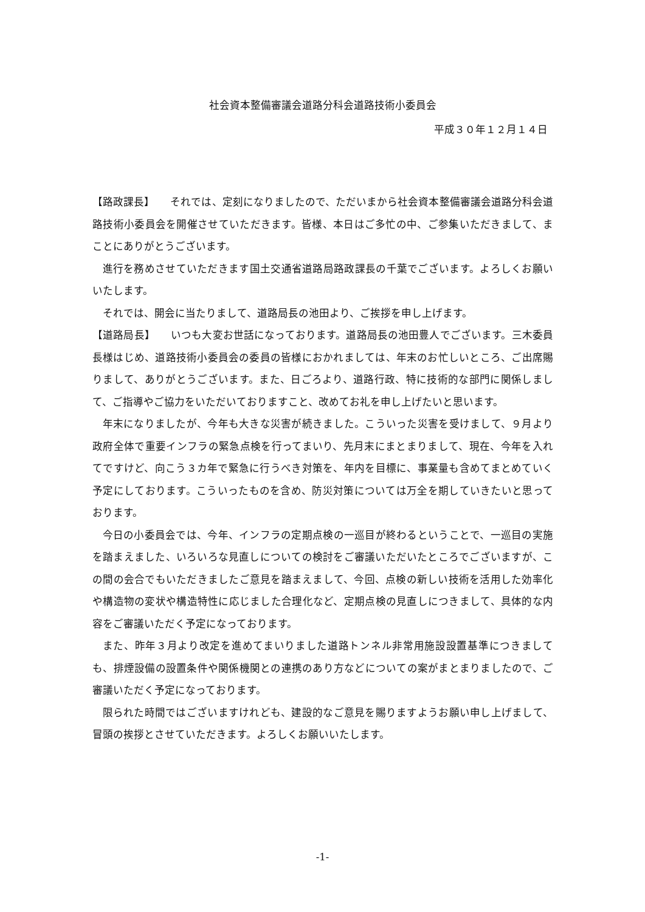社会資本整備審議会道路分科会道路技術小委員会
平成３０年１２月１４日
【路政課長】　　それでは、定刻になりましたので、ただいまから社会資本整備審議会道路分科会道路技術小委員会を開催させていただきます。皆様、本日はご多忙の中、ご参集いただきまして、まことにありがとうございます。
進行を務めさせていただきます国土交通省道路局路政課長の千葉でございます。よろしくお願いいたします。
それでは、開会に当たりまして、道路局長の池田より、ご挨拶を申し上げます。
【道路局長】　　いつも大変お世話になっております。道路局長の池田豊人でございます。三木委員長様はじめ、道路技術小委員会の委員の皆様におかれましては、年末のお忙しいところ、ご出席賜りまして、ありがとうございます。また、日ごろより、道路行政、特に技術的な部門に関係しまして、ご指導やご協力をいただいておりますこと、改めてお礼を申し上げたいと思います。
年末になりましたが、今年も大きな災害が続きました。こういった災害を受けまして、９月より政府全体で重要インフラの緊急点検を行ってまいり、先月末にまとまりまして、現在、今年を入れてですけど、向こう３カ年で緊急に行うべき対策を、年内を目標に、事業量も含めてまとめていく予定にしております。こういったものを含め、防災対策については万全を期していきたいと思っております。
今日の小委員会では、今年、インフラの定期点検の一巡目が終わるということで、一巡目の実施を踏まえました、いろいろな見直しについての検討をご審議いただいたところでございますが、この間の会合でもいただきましたご意見を踏まえまして、今回、点検の新しい技術を活用した効率化や構造物の変状や構造特性に応じました合理化など、定期点検の見直しにつきまして、具体的な内容をご審議いただく予定になっております。
また、昨年３月より改定を進めてまいりました道路トンネル非常用施設設置基準につきましても、排煙設備の設置条件や関係機関との連携のあり方などについての案がまとまりましたので、ご審議いただく予定になっております。
限られた時間ではございますけれども、建設的なご意見を賜りますようお願い申し上げまして、冒頭の挨拶とさせていただきます。よろしくお願いいたします。
-1-